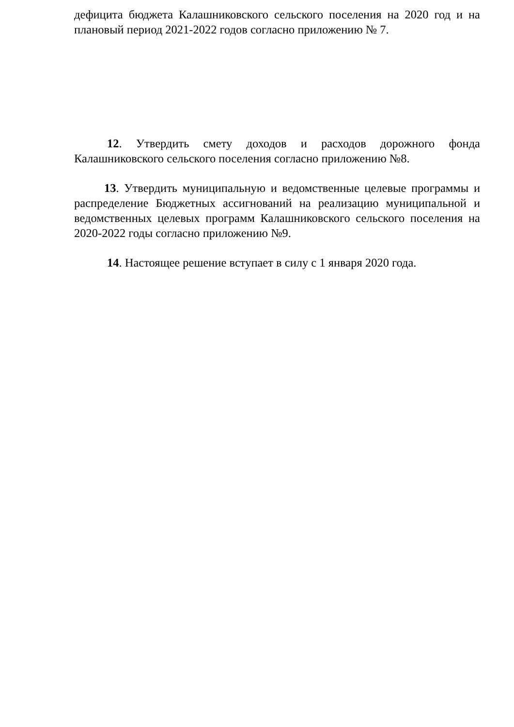дефицита бюджета Калашниковского сельского поселения на 2020 год и на плановый период 2021-2022 годов согласно приложению № 7.
12. Утвердить смету доходов и расходов дорожного фонда Калашниковского сельского поселения согласно приложению №8.
13. Утвердить муниципальную и ведомственные целевые программы и распределение Бюджетных ассигнований на реализацию муниципальной и ведомственных целевых программ Калашниковского сельского поселения на 2020-2022 годы согласно приложению №9.
14. Настоящее решение вступает в силу с 1 января 2020 года.